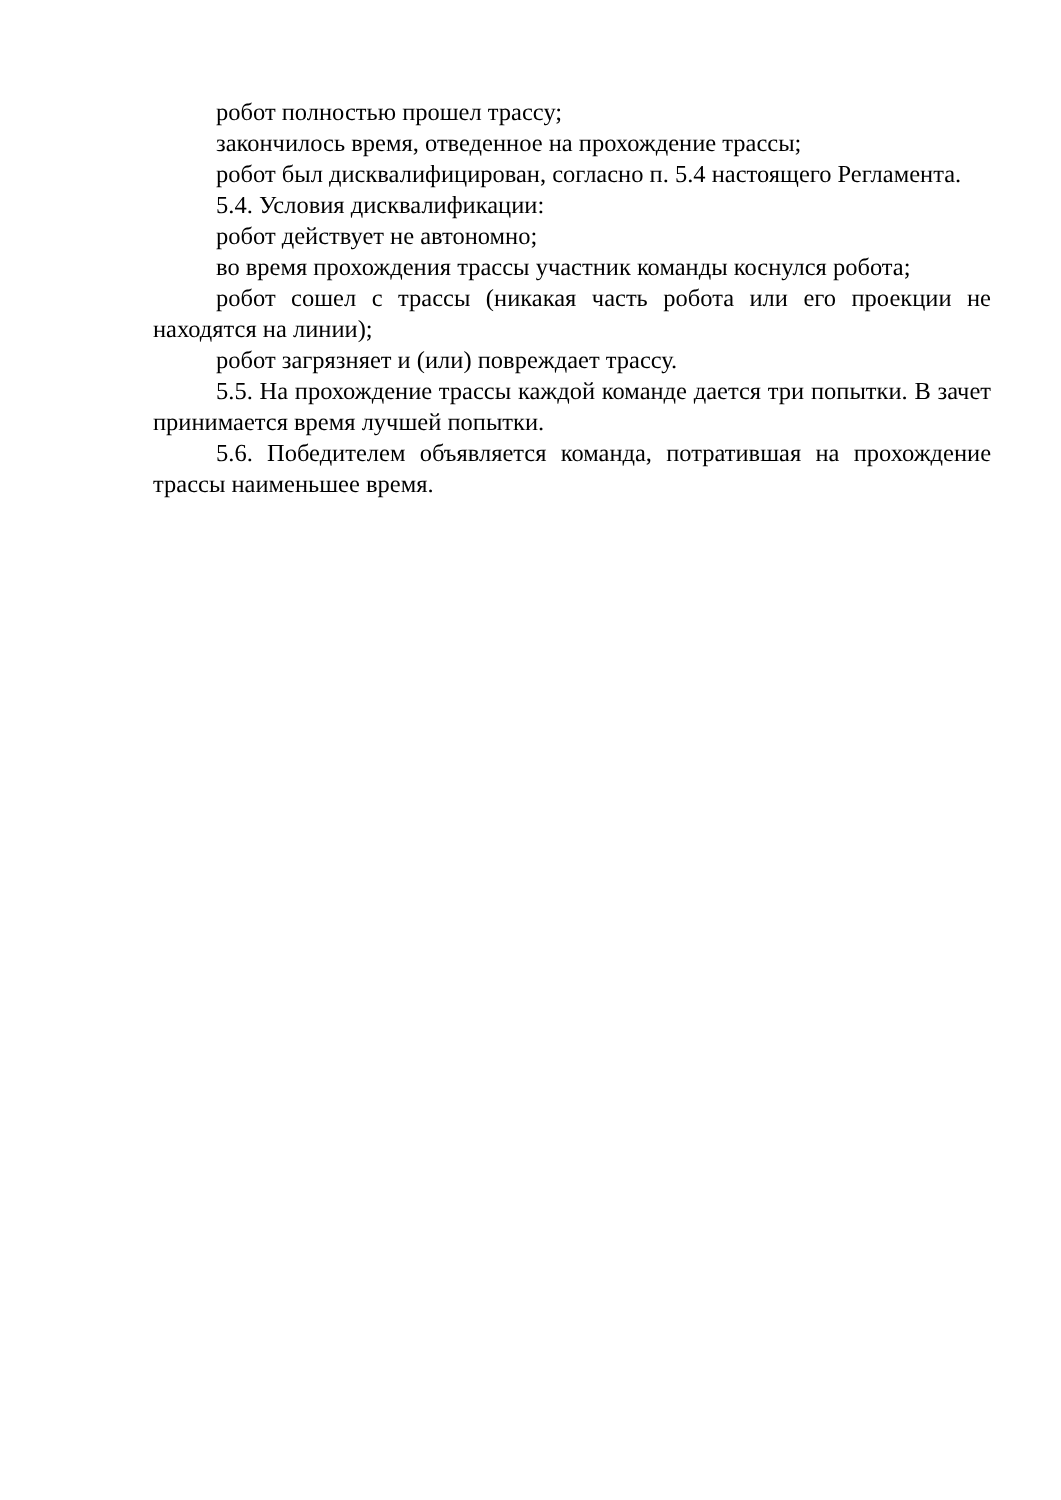робот полностью прошел трассу;
закончилось время, отведенное на прохождение трассы;
робот был дисквалифицирован, согласно п. 5.4 настоящего Регламента.
5.4. Условия дисквалификации:
робот действует не автономно;
во время прохождения трассы участник команды коснулся робота;
робот сошел с трассы (никакая часть робота или его проекции не находятся на линии);
робот загрязняет и (или) повреждает трассу.
5.5. На прохождение трассы каждой команде дается три попытки. В зачет принимается время лучшей попытки.
5.6. Победителем объявляется команда, потратившая на прохождение трассы наименьшее время.